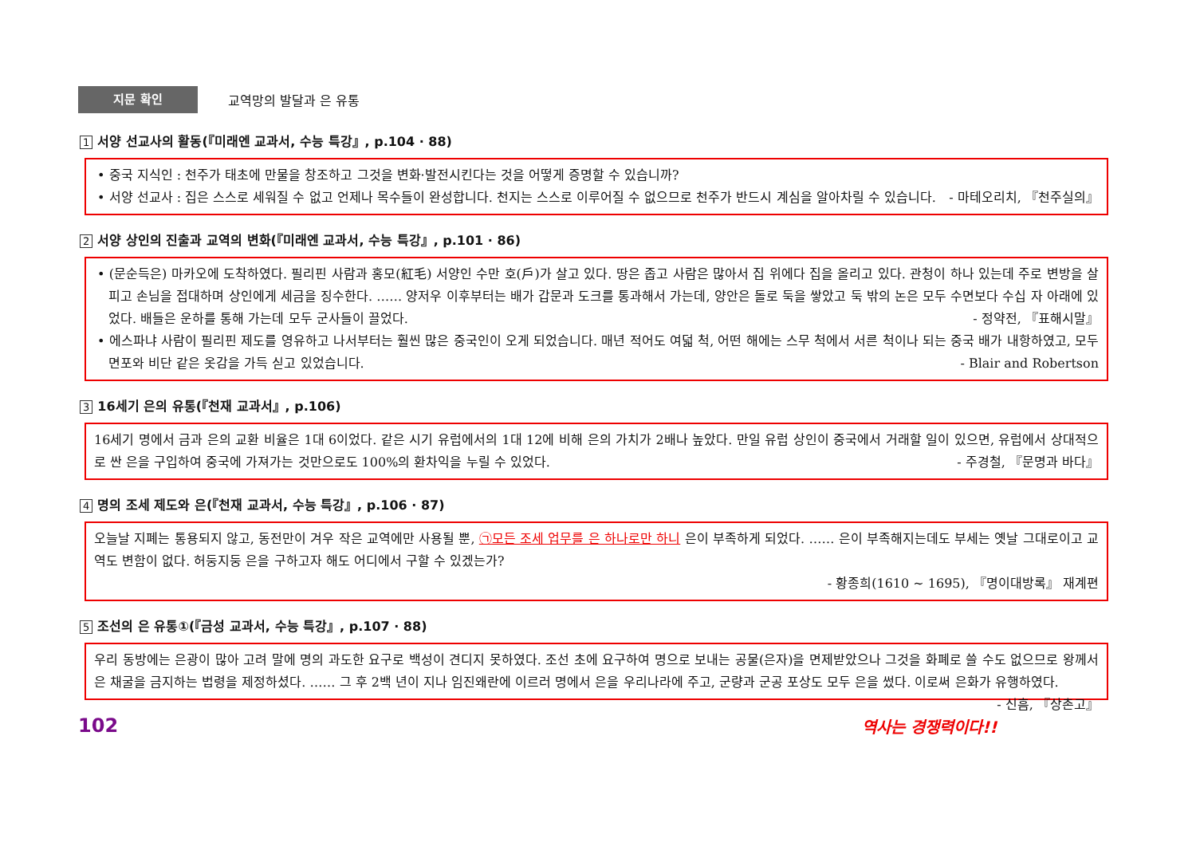지문 확인
교역망의 발달과 은 유통
1 서양 선교사의 활동(『미래엔 교과서, 수능 특강』, p.104 · 88)
• 중국 지식인 : 천주가 태초에 만물을 창조하고 그것을 변화·발전시킨다는 것을 어떻게 증명할 수 있습니까?
• 서양 선교사 : 집은 스스로 세워질 수 없고 언제나 목수들이 완성합니다. 천지는 스스로 이루어질 수 없으므로 천주가 반드시 계심을 알아차릴 수 있습니다. - 마테오리치, 『천주실의』
2 서양 상인의 진출과 교역의 변화(『미래엔 교과서, 수능 특강』, p.101 · 86)
• (문순득은) 마카오에 도착하였다. 필리핀 사람과 홍모(紅毛) 서양인 수만 호(戶)가 살고 있다. 땅은 좁고 사람은 많아서 집 위에다 집을 올리고 있다. 관청이 하나 있는데 주로 변방을 살피고 손님을 접대하며 상인에게 세금을 징수한다. …… 양저우 이후부터는 배가 갑문과 도크를 통과해서 가는데, 양안은 돌로 둑을 쌓았고 둑 밖의 논은 모두 수면보다 수십 자 아래에 있었다. 배들은 운하를 통해 가는데 모두 군사들이 끌었다. - 정약전, 『표해시말』
• 에스파냐 사람이 필리핀 제도를 영유하고 나서부터는 훨씬 많은 중국인이 오게 되었습니다. 매년 적어도 여덟 척, 어떤 해에는 스무 척에서 서른 척이나 되는 중국 배가 내항하였고, 모두 면포와 비단 같은 옷감을 가득 싣고 있었습니다. - Blair and Robertson
3 16세기 은의 유통(『천재 교과서』, p.106)
16세기 명에서 금과 은의 교환 비율은 1대 6이었다. 같은 시기 유럽에서의 1대 12에 비해 은의 가치가 2배나 높았다. 만일 유럽 상인이 중국에서 거래할 일이 있으면, 유럽에서 상대적으로 싼 은을 구입하여 중국에 가져가는 것만으로도 100%의 환차익을 누릴 수 있었다. - 주경철, 『문명과 바다』
4 명의 조세 제도와 은(『천재 교과서, 수능 특강』, p.106 · 87)
오늘날 지폐는 통용되지 않고, 동전만이 겨우 작은 교역에만 사용될 뿐, ㉠모든 조세 업무를 은 하나로만 하니 은이 부족하게 되었다. …… 은이 부족해지는데도 부세는 옛날 그대로이고 교역도 변함이 없다. 허둥지둥 은을 구하고자 해도 어디에서 구할 수 있겠는가?
- 황종희(1610 ~ 1695), 『명이대방록』 재계편
5 조선의 은 유통①(『금성 교과서, 수능 특강』, p.107 · 88)
우리 동방에는 은광이 많아 고려 말에 명의 과도한 요구로 백성이 견디지 못하였다. 조선 초에 요구하여 명으로 보내는 공물(은자)을 면제받았으나 그것을 화폐로 쓸 수도 없으므로 왕께서 은 채굴을 금지하는 법령을 제정하셨다. …… 그 후 2백 년이 지나 임진왜란에 이르러 명에서 은을 우리나라에 주고, 군량과 군공 포상도 모두 은을 썼다. 이로써 은화가 유행하였다. - 신흠, 『상촌고』
102 역사는 경쟁력이다!!